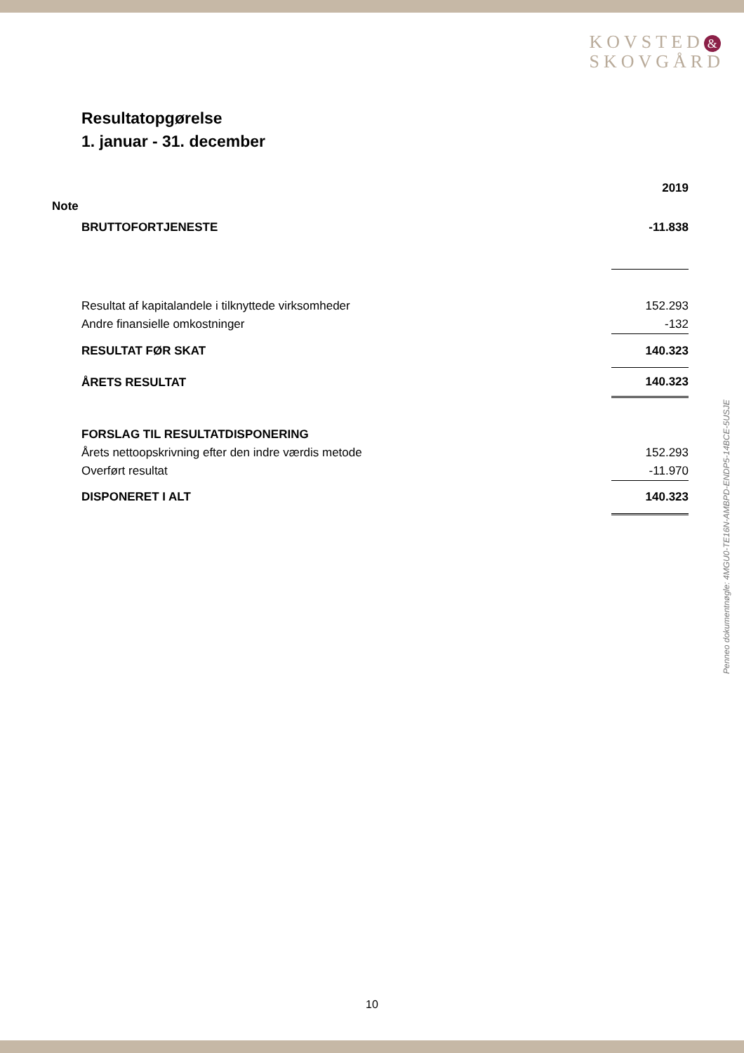KOVSTED &
SKOVGÅRD
Resultatopgørelse
1. januar - 31. december
| | | 2019 |
| Note | | |
| | BRUTTOFORTJENESTE | -11.838 |
| | Resultat af kapitalandele i tilknyttede virksomheder | 152.293 |
| | Andre finansielle omkostninger | -132 |
| | RESULTAT FØR SKAT | 140.323 |
| | ÅRETS RESULTAT | 140.323 |
| | FORSLAG TIL RESULTATDISPONERING | |
| | Årets nettoopskrivning efter den indre værdis metode | 152.293 |
| | Overført resultat | -11.970 |
| | DISPONERET I ALT | 140.323 |
Penneo dokumentnøgle: 4MGU0-TE16N-AMBPD-ENDP5-14BCE-5USJE
10